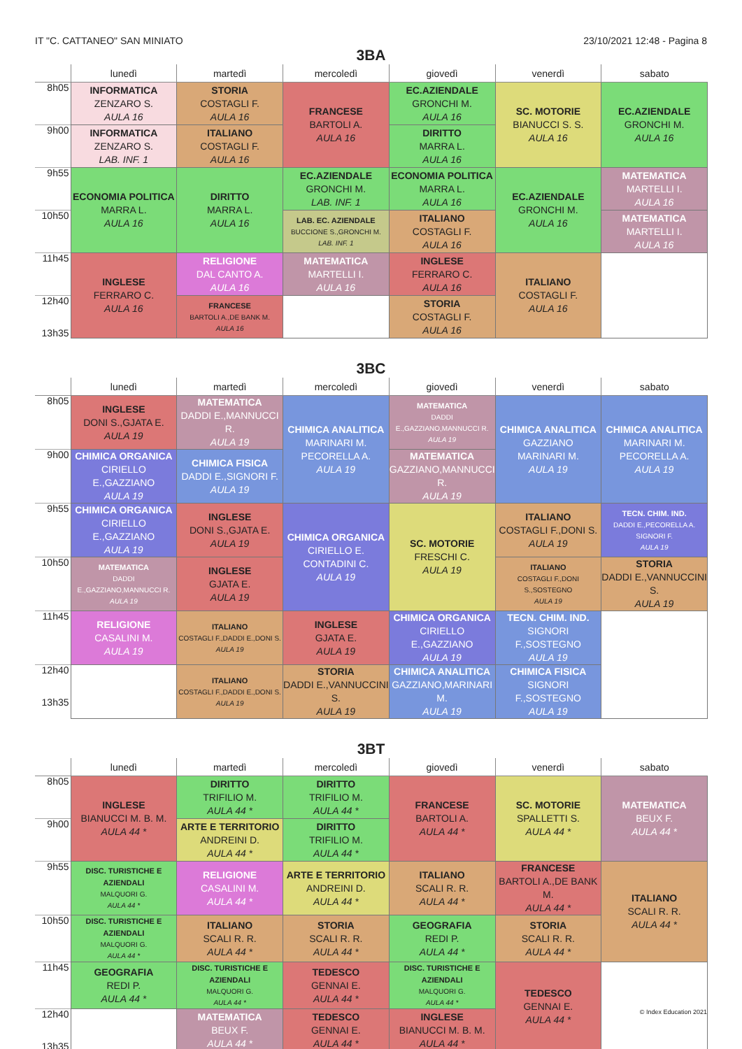IT "C. CATTANEO" SAN MINIATO 23/10/2021 12:48 - Pagina 8
3BA
| | lunedì | martedì | mercoledì | giovedì | venerdì | sabato |
| --- | --- | --- | --- | --- | --- | --- |
| 8h05 | INFORMATICA ZENZARO S. AULA 16 | STORIA COSTAGLI F. AULA 16 | FRANCESE BARTOLI A. AULA 16 | EC.AZIENDALE GRONCHI M. AULA 16 | SC. MOTORIE BIANUCCI S. S. AULA 16 | EC.AZIENDALE GRONCHI M. AULA 16 |
| 9h00 | INFORMATICA ZENZARO S. LAB. INF. 1 | ITALIANO COSTAGLI F. AULA 16 | | DIRITTO MARRA L. AULA 16 | | |
| 9h55 | ECONOMIA POLITICA MARRA L. AULA 16 | DIRITTO MARRA L. AULA 16 | EC.AZIENDALE GRONCHI M. LAB. INF. 1 | ECONOMIA POLITICA MARRA L. AULA 16 | EC.AZIENDALE GRONCHI M. AULA 16 | MATEMATICA MARTELLI I. AULA 16 |
| 10h50 | | | LAB. EC. AZIENDALE BUCCIONE S.,GRONCHI M. LAB. INF. 1 | ITALIANO COSTAGLI F. AULA 16 | | MATEMATICA MARTELLI I. AULA 16 |
| 11h45 | INGLESE FERRARO C. AULA 16 | RELIGIONE DAL CANTO A. AULA 16 | MATEMATICA MARTELLI I. AULA 16 | INGLESE FERRARO C. AULA 16 | ITALIANO COSTAGLI F. AULA 16 | |
| 12h40 13h35 | | FRANCESE BARTOLI A.,DE BANK M. AULA 16 | | STORIA COSTAGLI F. AULA 16 | | |
3BC
| | lunedì | martedì | mercoledì | giovedì | venerdì | sabato |
| --- | --- | --- | --- | --- | --- | --- |
| 8h05 | INGLESE DONI S.,GJATA E. AULA 19 | MATEMATICA DADDI E.,MANNUCCI R. AULA 19 | CHIMICA ANALITICA MARINARI M. PECORELLA A. AULA 19 | MATEMATICA DADDI E.,GAZZIANO,MANNUCCI R. AULA 19 | CHIMICA ANALITICA GAZZIANO MARINARI M. AULA 19 | CHIMICA ANALITICA MARINARI M. PECORELLA A. AULA 19 |
| 9h00 | CHIMICA ORGANICA CIRIELLO E.,GAZZIANO AULA 19 | CHIMICA FISICA DADDI E.,SIGNORI F. AULA 19 | | MATEMATICA GAZZIANO,MANNUCCI R. AULA 19 | | |
| 9h55 | CHIMICA ORGANICA CIRIELLO E.,GAZZIANO AULA 19 | INGLESE DONI S.,GJATA E. AULA 19 | CHIMICA ORGANICA CIRIELLO E. CONTADINI C. AULA 19 | SC. MOTORIE FRESCHI C. AULA 19 | ITALIANO COSTAGLI F.,DONI S. AULA 19 | TECN. CHIM. IND. DADDI E.,PECORELLA A. SIGNORI F. AULA 19 |
| 10h50 | MATEMATICA DADDI E.,GAZZIANO,MANNUCCI R. AULA 19 | INGLESE GJATA E. AULA 19 | | | ITALIANO COSTAGLI F.,DONI S.,SOSTEGNO AULA 19 | STORIA DADDI E.,VANNUCCINI S. AULA 19 |
| 11h45 | RELIGIONE CASALINI M. AULA 19 | ITALIANO COSTAGLI F.,DADDI E.,DONI S. AULA 19 | INGLESE GJATA E. AULA 19 | CHIMICA ORGANICA CIRIELLO E.,GAZZIANO AULA 19 | TECN. CHIM. IND. SIGNORI F.,SOSTEGNO AULA 19 | |
| 12h40 13h35 | | ITALIANO COSTAGLI F.,DADDI E.,DONI S. AULA 19 | STORIA DADDI E.,VANNUCCINI S. AULA 19 | CHIMICA ANALITICA GAZZIANO,MARINARI M. AULA 19 | CHIMICA FISICA SIGNORI F.,SOSTEGNO AULA 19 | |
3BT
| | lunedì | martedì | mercoledì | giovedì | venerdì | sabato |
| --- | --- | --- | --- | --- | --- | --- |
| 8h05 | INGLESE BIANUCCI M. B. M. AULA 44 * | DIRITTO TRIFILIO M. AULA 44 * | DIRITTO TRIFILIO M. AULA 44 * | FRANCESE BARTOLI A. AULA 44 * | SC. MOTORIE SPALLETTI S. AULA 44 * | MATEMATICA BEUX F. AULA 44 * |
| 9h00 | | ARTE E TERRITORIO ANDREINI D. AULA 44 * | DIRITTO TRIFILIO M. AULA 44 * | | | |
| 9h55 | DISC. TURISTICHE E AZIENDALI MALQUORI G. AULA 44 * | RELIGIONE CASALINI M. AULA 44 * | ARTE E TERRITORIO ANDREINI D. AULA 44 * | ITALIANO SCALI R. R. AULA 44 * | FRANCESE BARTOLI A.,DE BANK M. AULA 44 * | ITALIANO SCALI R. R. AULA 44 * |
| 10h50 | DISC. TURISTICHE E AZIENDALI MALQUORI G. AULA 44 * | ITALIANO SCALI R. R. AULA 44 * | STORIA SCALI R. R. AULA 44 * | GEOGRAFIA REDI P. AULA 44 * | STORIA SCALI R. R. AULA 44 * | |
| 11h45 | GEOGRAFIA REDI P. AULA 44 * | DISC. TURISTICHE E AZIENDALI MALQUORI G. AULA 44 * | TEDESCO GENNAI E. AULA 44 * | DISC. TURISTICHE E AZIENDALI MALQUORI G. AULA 44 * | TEDESCO GENNAI E. AULA 44 * | |
| 12h40 13h35 | | MATEMATICA BEUX F. AULA 44 * | TEDESCO GENNAI E. AULA 44 * | INGLESE BIANUCCI M. B. M. AULA 44 * | | |
© Index Education 2021